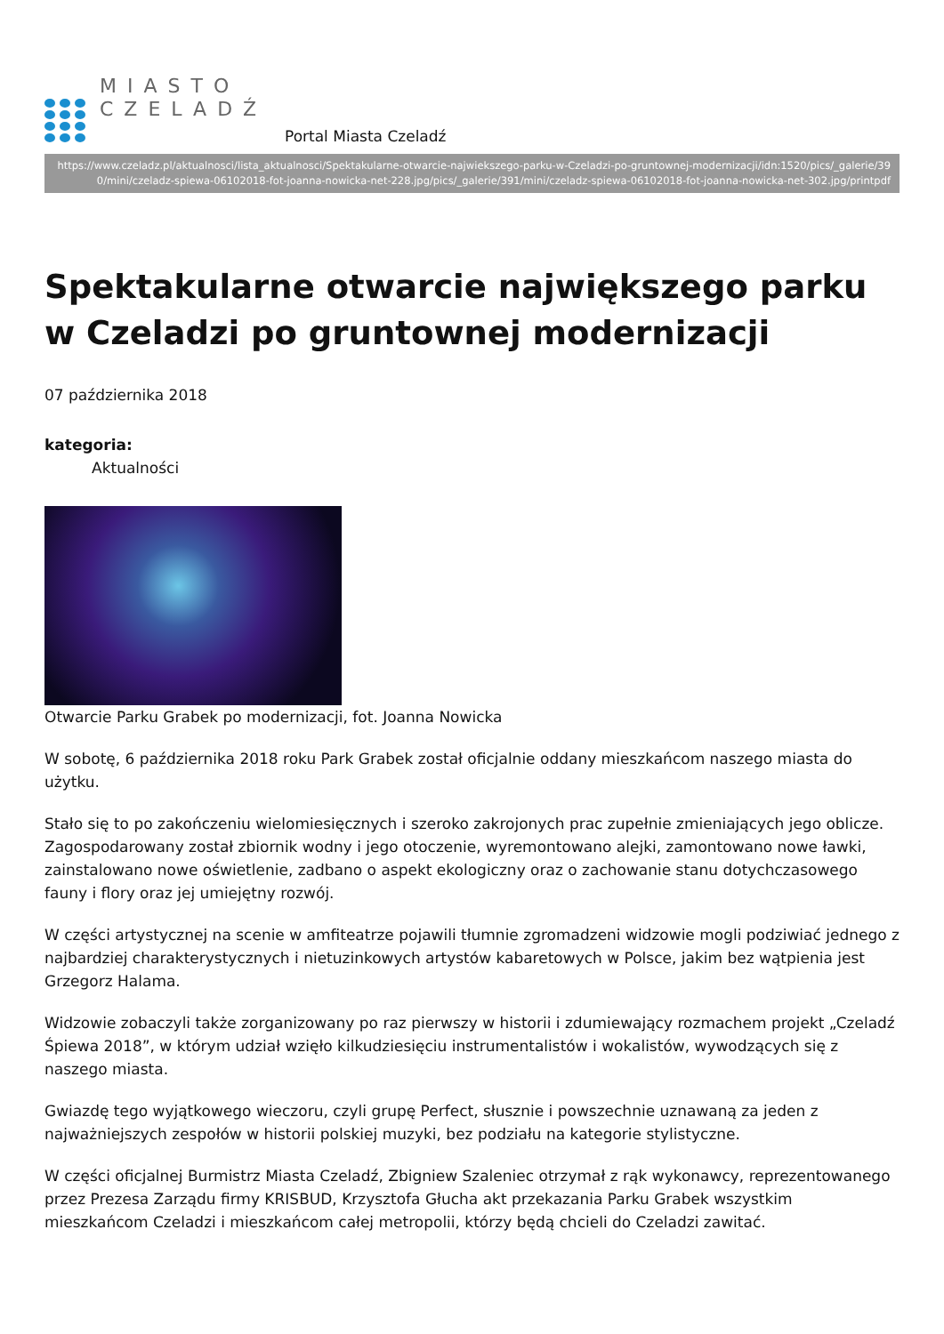MIASTO
CZELADŹ
Portal Miasta Czeladź
https://www.czeladz.pl/aktualnosci/lista_aktualnosci/Spektakularne-otwarcie-najwiekszego-parku-w-Czeladzi-po-gruntownej-modernizacji/idn:1520/pics/_galerie/390/mini/czeladz-spiewa-06102018-fot-joanna-nowicka-net-228.jpg/pics/_galerie/391/mini/czeladz-spiewa-06102018-fot-joanna-nowicka-net-302.jpg/printpdf
Spektakularne otwarcie największego parku w Czeladzi po gruntownej modernizacji
07 października 2018
kategoria:
Aktualności
Otwarcie Parku Grabek po modernizacji, fot. Joanna Nowicka
W sobotę, 6 października 2018 roku Park Grabek został oficjalnie oddany mieszkańcom naszego miasta do użytku.
Stało się to po zakończeniu wielomiesięcznych i szeroko zakrojonych prac zupełnie zmieniających jego oblicze. Zagospodarowany został zbiornik wodny i jego otoczenie, wyremontowano alejki, zamontowano nowe ławki, zainstalowano nowe oświetlenie, zadbano o aspekt ekologiczny oraz o zachowanie stanu dotychczasowego fauny i flory oraz jej umiejętny rozwój.
W części artystycznej na scenie w amfiteatrze pojawili tłumnie zgromadzeni widzowie mogli podziwiać jednego z najbardziej charakterystycznych i nietuzinkowych artystów kabaretowych w Polsce, jakim bez wątpienia jest Grzegorz Halama.
Widzowie zobaczyli także zorganizowany po raz pierwszy w historii i zdumiewający rozmachem projekt „Czeladź Śpiewa 2018”, w którym udział wzięło kilkudziesięciu instrumentalistów i wokalistów, wywodzących się z naszego miasta.
Gwiazdę tego wyjątkowego wieczoru, czyli grupę Perfect, słusznie i powszechnie uznawaną za jeden z najważniejszych zespołów w historii polskiej muzyki, bez podziału na kategorie stylistyczne.
W części oficjalnej Burmistrz Miasta Czeladź, Zbigniew Szaleniec otrzymał z rąk wykonawcy, reprezentowanego przez Prezesa Zarządu firmy KRISBUD, Krzysztofa Głucha akt przekazania Parku Grabek wszystkim mieszkańcom Czeladzi i mieszkańcom całej metropolii, którzy będą chcieli do Czeladzi zawitać.